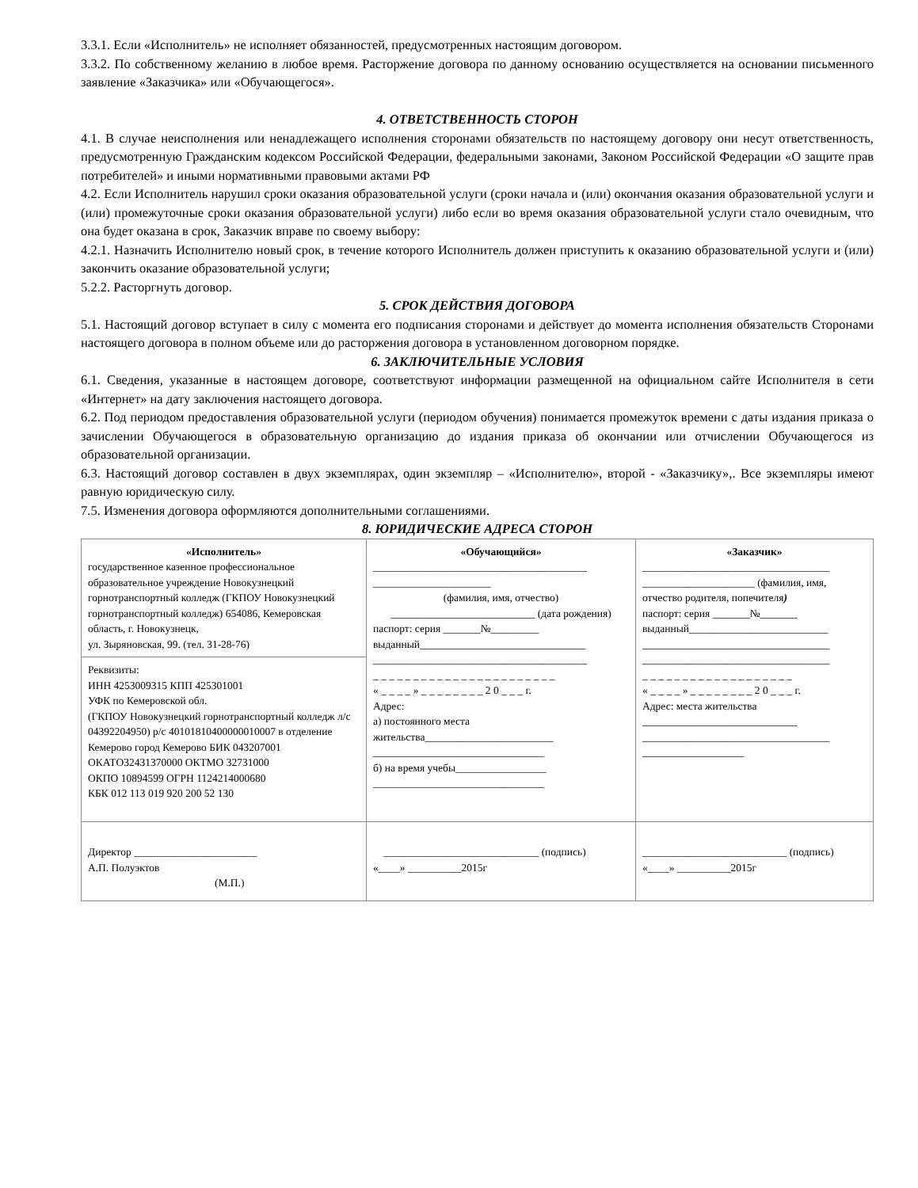3.3.1. Если «Исполнитель» не исполняет обязанностей, предусмотренных настоящим договором.
3.3.2. По собственному желанию в любое время. Расторжение договора по данному основанию осуществляется на основании письменного заявление «Заказчика» или «Обучающегося».
4. ОТВЕТСТВЕННОСТЬ СТОРОН
4.1. В случае неисполнения или ненадлежащего исполнения сторонами обязательств по настоящему договору они несут ответственность, предусмотренную Гражданским кодексом Российской Федерации, федеральными законами, Законом Российской Федерации «О защите прав потребителей» и иными нормативными правовыми актами РФ
4.2. Если Исполнитель нарушил сроки оказания образовательной услуги (сроки начала и (или) окончания оказания образовательной услуги и (или) промежуточные сроки оказания образовательной услуги) либо если во время оказания образовательной услуги стало очевидным, что она будет оказана в срок, Заказчик вправе по своему выбору:
4.2.1. Назначить Исполнителю новый срок, в течение которого Исполнитель должен приступить к оказанию образовательной услуги и (или) закончить оказание образовательной услуги;
5.2.2. Расторгнуть договор.
5. СРОК ДЕЙСТВИЯ ДОГОВОРА
5.1. Настоящий договор вступает в силу с момента его подписания сторонами и действует до момента исполнения обязательств Сторонами настоящего договора в полном объеме или до расторжения договора в установленном договорном порядке.
6. ЗАКЛЮЧИТЕЛЬНЫЕ УСЛОВИЯ
6.1. Сведения, указанные в настоящем договоре, соответствуют информации размещенной на официальном сайте Исполнителя в сети «Интернет» на дату заключения настоящего договора.
6.2. Под периодом предоставления образовательной услуги (периодом обучения) понимается промежуток времени с даты издания приказа о зачислении Обучающегося в образовательную организацию до издания приказа об окончании или отчислении Обучающегося из образовательной организации.
6.3. Настоящий договор составлен в двух экземплярах, один экземпляр – «Исполнителю», второй - «Заказчику»,. Все экземпляры имеют равную юридическую силу.
7.5. Изменения договора оформляются дополнительными соглашениями.
8. ЮРИДИЧЕСКИЕ АДРЕСА СТОРОН
| «Исполнитель» государственное казенное профессиональное образовательное учреждение Новокузнецкий горнотранспортный колледж (ГКПОУ Новокузнецкий горнотранспортный колледж) 654086, Кемеровская область, г. Новокузнецк, ул. Зыряновская, 99. (тел. 31-28-76) | «Обучающийся» ________________________________________ ______________________ (фамилия, имя, отчество) ___________________________ (дата рождения) паспорт: серия _______№_________ выданный_______________________________ ________________________________________ _ _ _ _ _ _ _ _ _ _ _ _ _ _ _ _ _ _ _ _ _ _ _ « _ _ _ _ » _ _ _ _ _ _ _ _ 2 0 _ _ _ г. Адрес: а) постоянного места жительства________________________ ________________________________ б) на время учебы_________________ ________________________________ | «Заказчик» ___________________________________ _____________________ (фамилия, имя, отчество родителя, попечителя ) паспорт: серия _______№_______ выданный__________________________ ___________________________________ ___________________________________ _ _ _ _ _ _ _ _ _ _ _ _ _ _ _ _ _ _ _ « _ _ _ _ » _ _ _ _ _ _ _ _ 2 0 _ _ _ г. Адрес: места жительства _____________________________ ___________________________________ ___________________ |
| Реквизиты: ИНН 4253009315 КПП 425301001 УФК по Кемеровской обл. (ГКПОУ Новокузнецкий горнотранспортный колледж л/с 04392204950) р/с 40101810400000010007 в отделение Кемерово город Кемерово БИК 043207001 ОКАТО32431370000 ОКТМО 32731000 ОКПО 10894599 ОГРН 1124214000680 КБК 012 113 019 920 200 52 130 | | |
| Директор _______________________ А.П. Полуэктов (М.П.) | _____________________________ (подпись) «____» __________2015г | ___________________________ (подпись) «____» __________2015г |